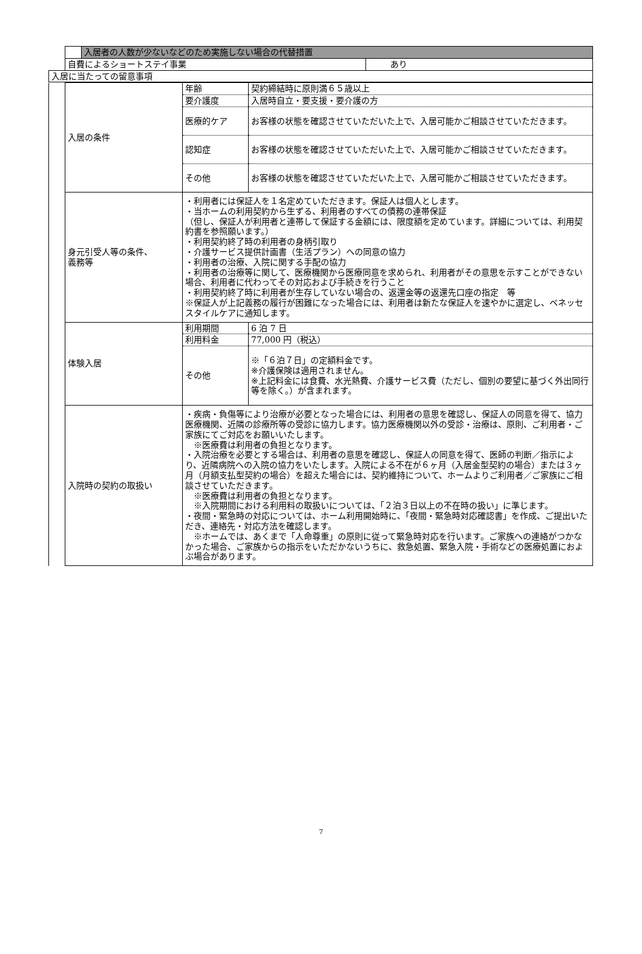| | | 入居者の人数が少ないなどのため実施しない場合の代替措置 | |
| | 自費によるショートステイ事業 | | あり |
| 入居に当たっての留意事項 | | | |
| | 入居の条件 | 年齢 | 契約締結時に原則満６５歳以上 |
| | | 要介護度 | 入居時自立・要支援・要介護の方 |
| | | 医療的ケア | お客様の状態を確認させていただいた上で、入居可能かご相談させていただきます。 |
| | | 認知症 | お客様の状態を確認させていただいた上で、入居可能かご相談させていただきます。 |
| | | その他 | お客様の状態を確認させていただいた上で、入居可能かご相談させていただきます。 |
| | 身元引受人等の条件、 義務等 | ・利用者には保証人を１名定めていただきます。保証人は個人とします。 ・当ホームの利用契約から生ずる、利用者のすべての債務の連帯保証 （但し、保証人が利用者と連帯して保証する金額には、限度額を定めています。詳細については、利用契約書を参照願います。） ・利用契約終了時の利用者の身柄引取り ・介護サービス提供計画書（生活プラン）への同意の協力 ・利用者の治療、入院に関する手配の協力 ・利用者の治療等に関して、医療機関から医療同意を求められ、利用者がその意思を示すことができない場合、利用者に代わってその対応および手続きを行うこと ・利用契約終了時に利用者が生存していない場合の、返還金等の返還先口座の指定 等 ※保証人が上記義務の履行が困難になった場合には、利用者は新たな保証人を速やかに選定し、ベネッセスタイルケアに通知します。 | |
| | 体験入居 | 利用期間 | 6 泊 7 日 |
| | | 利用料金 | 77,000 円（税込） |
| | | その他 | ※「６泊７日」の定額料金です。 ※介護保険は適用されません。 ※上記料金には食費、水光熱費、介護サービス費（ただし、個別の要望に基づく外出同行等を除く。）が含まれます。 |
| | 入院時の契約の取扱い | ・疾病・負傷等により治療が必要となった場合には、利用者の意思を確認し、保証人の同意を得て、協力医療機関、近隣の診療所等の受診に協力します。協力医療機関以外の受診・治療は、原則、ご利用者・ご家族にてご対応をお願いいたします。 ※医療費は利用者の負担となります。 ・入院治療を必要とする場合は、利用者の意思を確認し、保証人の同意を得て、医師の判断／指示により、近隣病院への入院の協力をいたします。入院による不在が６ヶ月（入居金型契約の場合）または３ヶ月（月額支払型契約の場合）を超えた場合には、契約維持について、ホームよりご利用者／ご家族にご相談させていただきます。 ※医療費は利用者の負担となります。 ※入院期間における利用料の取扱いについては、「２泊３日以上の不在時の扱い」に準じます。 ・夜間・緊急時の対応については、ホーム利用開始時に、「夜間・緊急時対応確認書」を作成、ご提出いただき、連絡先・対応方法を確認します。 ※ホームでは、あくまで「人命尊重」の原則に従って緊急時対応を行います。ご家族への連絡がつかなかった場合、ご家族からの指示をいただかないうちに、救急処置、緊急入院・手術などの医療処置におよぶ場合があります。 | |
7